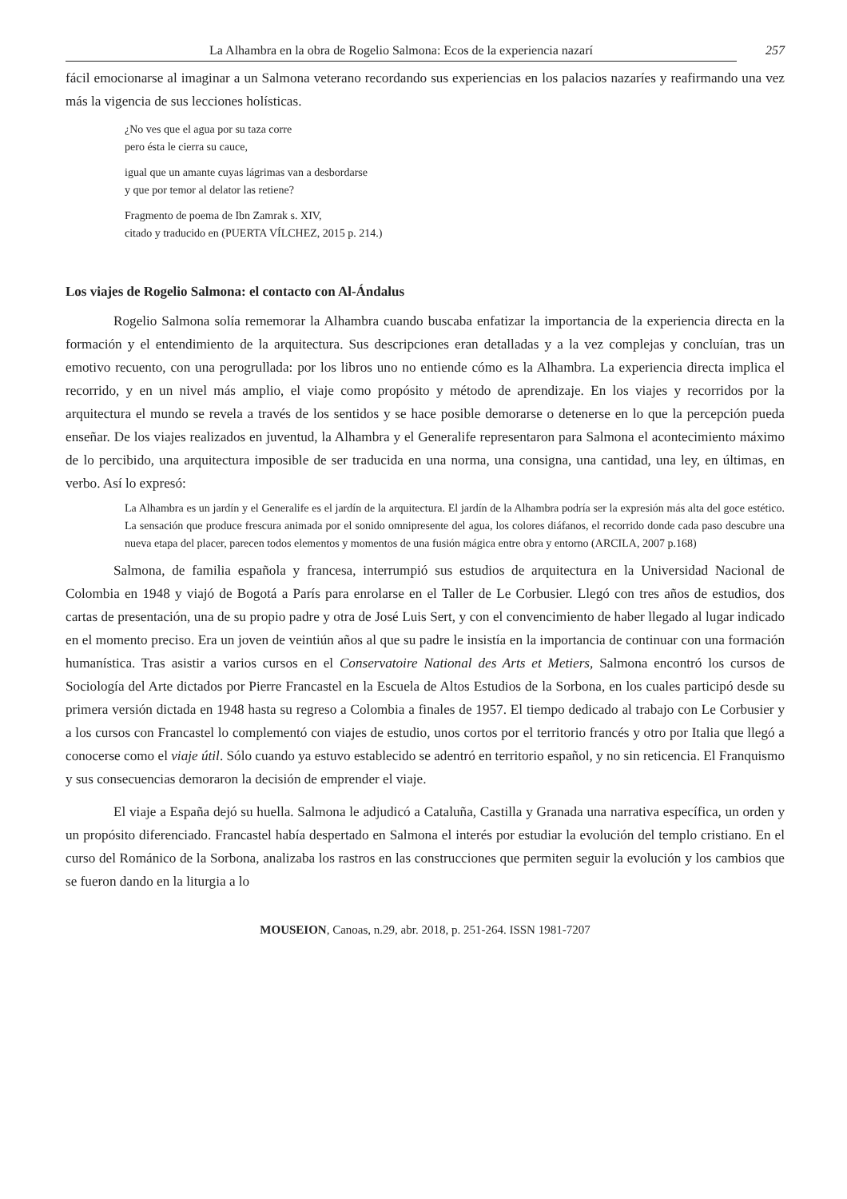La Alhambra en la obra de Rogelio Salmona: Ecos de la experiencia nazarí 257
fácil emocionarse al imaginar a un Salmona veterano recordando sus experiencias en los palacios nazaríes y reafirmando una vez más la vigencia de sus lecciones holísticas.
¿No ves que el agua por su taza corre
pero ésta le cierra su cauce,
igual que un amante cuyas lágrimas van a desbordarse
y que por temor al delator las retiene?
Fragmento de poema de Ibn Zamrak s. XIV,
citado y traducido en (PUERTA VÍLCHEZ, 2015 p. 214.)
Los viajes de Rogelio Salmona: el contacto con Al-Ándalus
Rogelio Salmona solía rememorar la Alhambra cuando buscaba enfatizar la importancia de la experiencia directa en la formación y el entendimiento de la arquitectura. Sus descripciones eran detalladas y a la vez complejas y concluían, tras un emotivo recuento, con una perogrullada: por los libros uno no entiende cómo es la Alhambra. La experiencia directa implica el recorrido, y en un nivel más amplio, el viaje como propósito y método de aprendizaje. En los viajes y recorridos por la arquitectura el mundo se revela a través de los sentidos y se hace posible demorarse o detenerse en lo que la percepción pueda enseñar. De los viajes realizados en juventud, la Alhambra y el Generalife representaron para Salmona el acontecimiento máximo de lo percibido, una arquitectura imposible de ser traducida en una norma, una consigna, una cantidad, una ley, en últimas, en verbo. Así lo expresó:
La Alhambra es un jardín y el Generalife es el jardín de la arquitectura. El jardín de la Alhambra podría ser la expresión más alta del goce estético. La sensación que produce frescura animada por el sonido omnipresente del agua, los colores diáfanos, el recorrido donde cada paso descubre una nueva etapa del placer, parecen todos elementos y momentos de una fusión mágica entre obra y entorno (ARCILA, 2007 p.168)
Salmona, de familia española y francesa, interrumpió sus estudios de arquitectura en la Universidad Nacional de Colombia en 1948 y viajó de Bogotá a París para enrolarse en el Taller de Le Corbusier. Llegó con tres años de estudios, dos cartas de presentación, una de su propio padre y otra de José Luis Sert, y con el convencimiento de haber llegado al lugar indicado en el momento preciso. Era un joven de veintiún años al que su padre le insistía en la importancia de continuar con una formación humanística. Tras asistir a varios cursos en el Conservatoire National des Arts et Metiers, Salmona encontró los cursos de Sociología del Arte dictados por Pierre Francastel en la Escuela de Altos Estudios de la Sorbona, en los cuales participó desde su primera versión dictada en 1948 hasta su regreso a Colombia a finales de 1957. El tiempo dedicado al trabajo con Le Corbusier y a los cursos con Francastel lo complementó con viajes de estudio, unos cortos por el territorio francés y otro por Italia que llegó a conocerse como el viaje útil. Sólo cuando ya estuvo establecido se adentró en territorio español, y no sin reticencia. El Franquismo y sus consecuencias demoraron la decisión de emprender el viaje.
El viaje a España dejó su huella. Salmona le adjudicó a Cataluña, Castilla y Granada una narrativa específica, un orden y un propósito diferenciado. Francastel había despertado en Salmona el interés por estudiar la evolución del templo cristiano. En el curso del Románico de la Sorbona, analizaba los rastros en las construcciones que permiten seguir la evolución y los cambios que se fueron dando en la liturgia a lo
MOUSEION, Canoas, n.29, abr. 2018, p. 251-264. ISSN 1981-7207